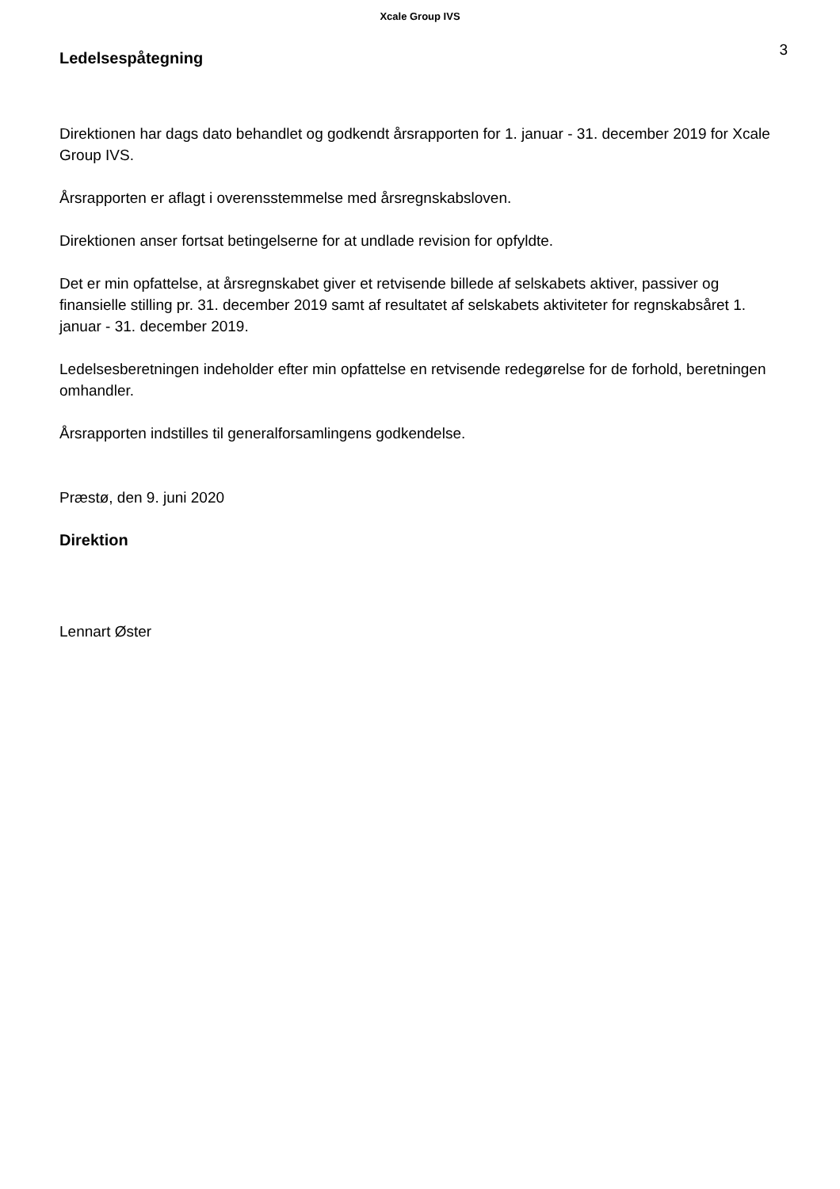Xcale Group IVS
Ledelsespåtegning
3
Direktionen har dags dato behandlet og godkendt årsrapporten for 1. januar - 31. december 2019 for Xcale Group IVS.
Årsrapporten er aflagt i overensstemmelse med årsregnskabsloven.
Direktionen anser fortsat betingelserne for at undlade revision for opfyldte.
Det er min opfattelse, at årsregnskabet giver et retvisende billede af selskabets aktiver, passiver og finansielle stilling pr. 31. december 2019 samt af resultatet af selskabets aktiviteter for regnskabsåret 1. januar - 31. december 2019.
Ledelsesberetningen indeholder efter min opfattelse en retvisende redegørelse for de forhold, beretningen omhandler.
Årsrapporten indstilles til generalforsamlingens godkendelse.
Præstø, den 9. juni 2020
Direktion
Lennart Øster